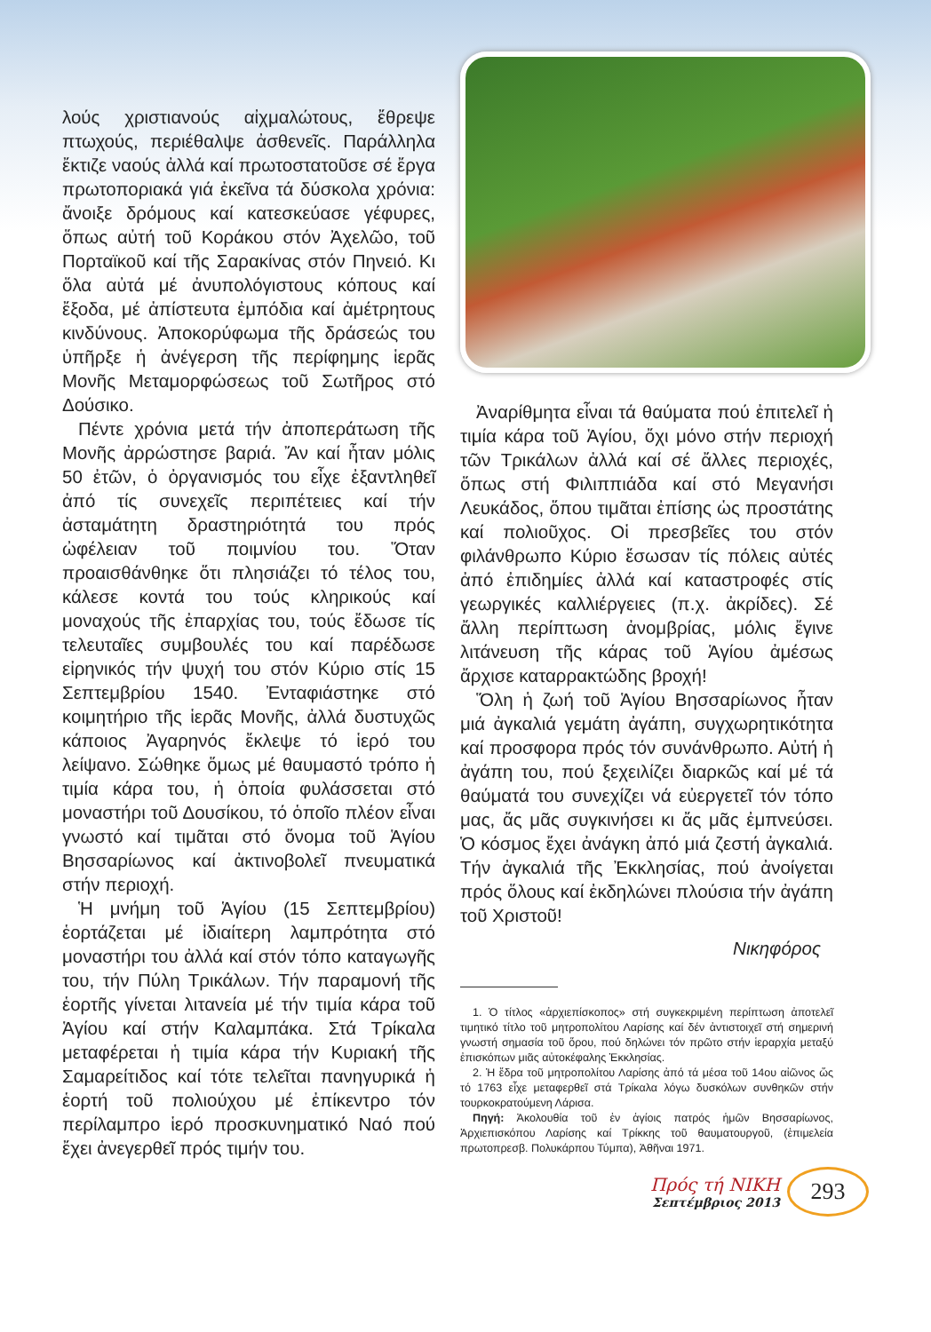λούς χριστιανούς αἰχμαλώτους, ἔθρεψε πτωχούς, περιέθαλψε ἀσθενεῖς. Παράλληλα ἔκτιζε ναούς ἀλλά καί πρωτοστατοῦσε σέ ἔργα πρωτοποριακά γιά ἐκεῖνα τά δύσκολα χρόνια: ἄνοιξε δρόμους καί κατεσκεύασε γέφυρες, ὅπως αὐτή τοῦ Κοράκου στόν Ἀχελῶο, τοῦ Πορταϊκοῦ καί τῆς Σαρακίνας στόν Πηνειό. Κι ὅλα αὐτά μέ ἀνυπολόγιστους κόπους καί ἔξοδα, μέ ἀπίστευτα ἐμπόδια καί ἀμέτρητους κινδύνους. Ἀποκορύφωμα τῆς δράσεώς του ὑπῆρξε ἡ ἀνέγερση τῆς περίφημης ἱερᾶς Μονῆς Μεταμορφώσεως τοῦ Σωτῆρος στό Δούσικο.
Πέντε χρόνια μετά τήν ἀποπεράτωση τῆς Μονῆς ἀρρώστησε βαριά. Ἄν καί ἦταν μόλις 50 ἐτῶν, ὁ ὀργανισμός του εἶχε ἐξαντληθεῖ ἀπό τίς συνεχεῖς περιπέτειες καί τήν ἀσταμάτητη δραστηριότητά του πρός ὠφέλειαν τοῦ ποιμνίου του. Ὅταν προαισθάνθηκε ὅτι πλησιάζει τό τέλος του, κάλεσε κοντά του τούς κληρικούς καί μοναχούς τῆς ἐπαρχίας του, τούς ἔδωσε τίς τελευταῖες συμβουλές του καί παρέδωσε εἰρηνικός τήν ψυχή του στόν Κύριο στίς 15 Σεπτεμβρίου 1540. Ἐνταφιάστηκε στό κοιμητήριο τῆς ἱερᾶς Μονῆς, ἀλλά δυστυχῶς κάποιος Ἀγαρηνός ἔκλεψε τό ἱερό του λείψανο. Σώθηκε ὅμως μέ θαυμαστό τρόπο ἡ τιμία κάρα του, ἡ ὁποία φυλάσσεται στό μοναστήρι τοῦ Δουσίκου, τό ὁποῖο πλέον εἶναι γνωστό καί τιμᾶται στό ὄνομα τοῦ Ἁγίου Βησσαρίωνος καί ἀκτινοβολεῖ πνευματικά στήν περιοχή.
Ἡ μνήμη τοῦ Ἁγίου (15 Σεπτεμβρίου) ἑορτάζεται μέ ἰδιαίτερη λαμπρότητα στό μοναστήρι του ἀλλά καί στόν τόπο καταγωγῆς του, τήν Πύλη Τρικάλων. Τήν παραμονή τῆς ἑορτῆς γίνεται λιτανεία μέ τήν τιμία κάρα τοῦ Ἁγίου καί στήν Καλαμπάκα. Στά Τρίκαλα μεταφέρεται ἡ τιμία κάρα τήν Κυριακή τῆς Σαμαρείτιδος καί τότε τελεῖται πανηγυρικά ἡ ἑορτή τοῦ πολιούχου μέ ἐπίκεντρο τόν περίλαμπρο ἱερό προσκυνηματικό Ναό πού ἔχει ἀνεγερθεῖ πρός τιμήν του.
Ἀναρίθμητα εἶναι τά θαύματα πού ἐπιτελεῖ ἡ τιμία κάρα τοῦ Ἁγίου, ὄχι μόνο στήν περιοχή τῶν Τρικάλων ἀλλά καί σέ ἄλλες περιοχές, ὅπως στή Φιλιππιάδα καί στό Μεγανήσι Λευκάδος, ὅπου τιμᾶται ἐπίσης ὡς προστάτης καί πολιοῦχος. Οἱ πρεσβεῖες του στόν φιλάνθρωπο Κύριο ἔσωσαν τίς πόλεις αὐτές ἀπό ἐπιδημίες ἀλλά καί καταστροφές στίς γεωργικές καλλιέργειες (π.χ. ἀκρίδες). Σέ ἄλλη περίπτωση ἀνομβρίας, μόλις ἔγινε λιτάνευση τῆς κάρας τοῦ Ἁγίου ἀμέσως ἄρχισε καταρρακτώδης βροχή!
Ὅλη ἡ ζωή τοῦ Ἁγίου Βησσαρίωνος ἦταν μιά ἀγκαλιά γεμάτη ἀγάπη, συγχωρητικότητα καί προσφορα πρός τόν συνάνθρωπο. Αὐτή ἡ ἀγάπη του, πού ξεχειλίζει διαρκῶς καί μέ τά θαύματά του συνεχίζει νά εὐεργετεῖ τόν τόπο μας, ἄς μᾶς συγκινήσει κι ἄς μᾶς ἐμπνεύσει. Ὁ κόσμος ἔχει ἀνάγκη ἀπό μιά ζεστή ἀγκαλιά. Τήν ἀγκαλιά τῆς Ἐκκλησίας, πού ἀνοίγεται πρός ὅλους καί ἐκδηλώνει πλούσια τήν ἀγάπη τοῦ Χριστοῦ!
Νικηφόρος
1. Ὁ τίτλος «ἀρχιεπίσκοπος» στή συγκεκριμένη περίπτωση ἀποτελεῖ τιμητικό τίτλο τοῦ μητροπολίτου Λαρίσης καί δέν ἀντιστοιχεῖ στή σημερινή γνωστή σημασία τοῦ ὅρου, πού δηλώνει τόν πρῶτο στήν ἱεραρχία μεταξύ ἐπισκόπων μιᾶς αὐτοκέφαλης Ἐκκλησίας.
2. Ἡ ἕδρα τοῦ μητροπολίτου Λαρίσης ἀπό τά μέσα τοῦ 14ου αἰῶνος ὥς τό 1763 εἶχε μεταφερθεῖ στά Τρίκαλα λόγω δυσκόλων συνθηκῶν στήν τουρκοκρατούμενη Λάρισα.
Πηγή: Ἀκολουθία τοῦ ἐν ἁγίοις πατρός ἡμῶν Βησσαρίωνος, Ἀρχιεπισκόπου Λαρίσης καί Τρίκκης τοῦ θαυματουργοῦ, (ἐπιμελεία πρωτοπρεσβ. Πολυκάρπου Τύμπα), Ἀθῆναι 1971.
Πρός τή ΝΙΚΗ
Σεπτέμβριος 2013
293